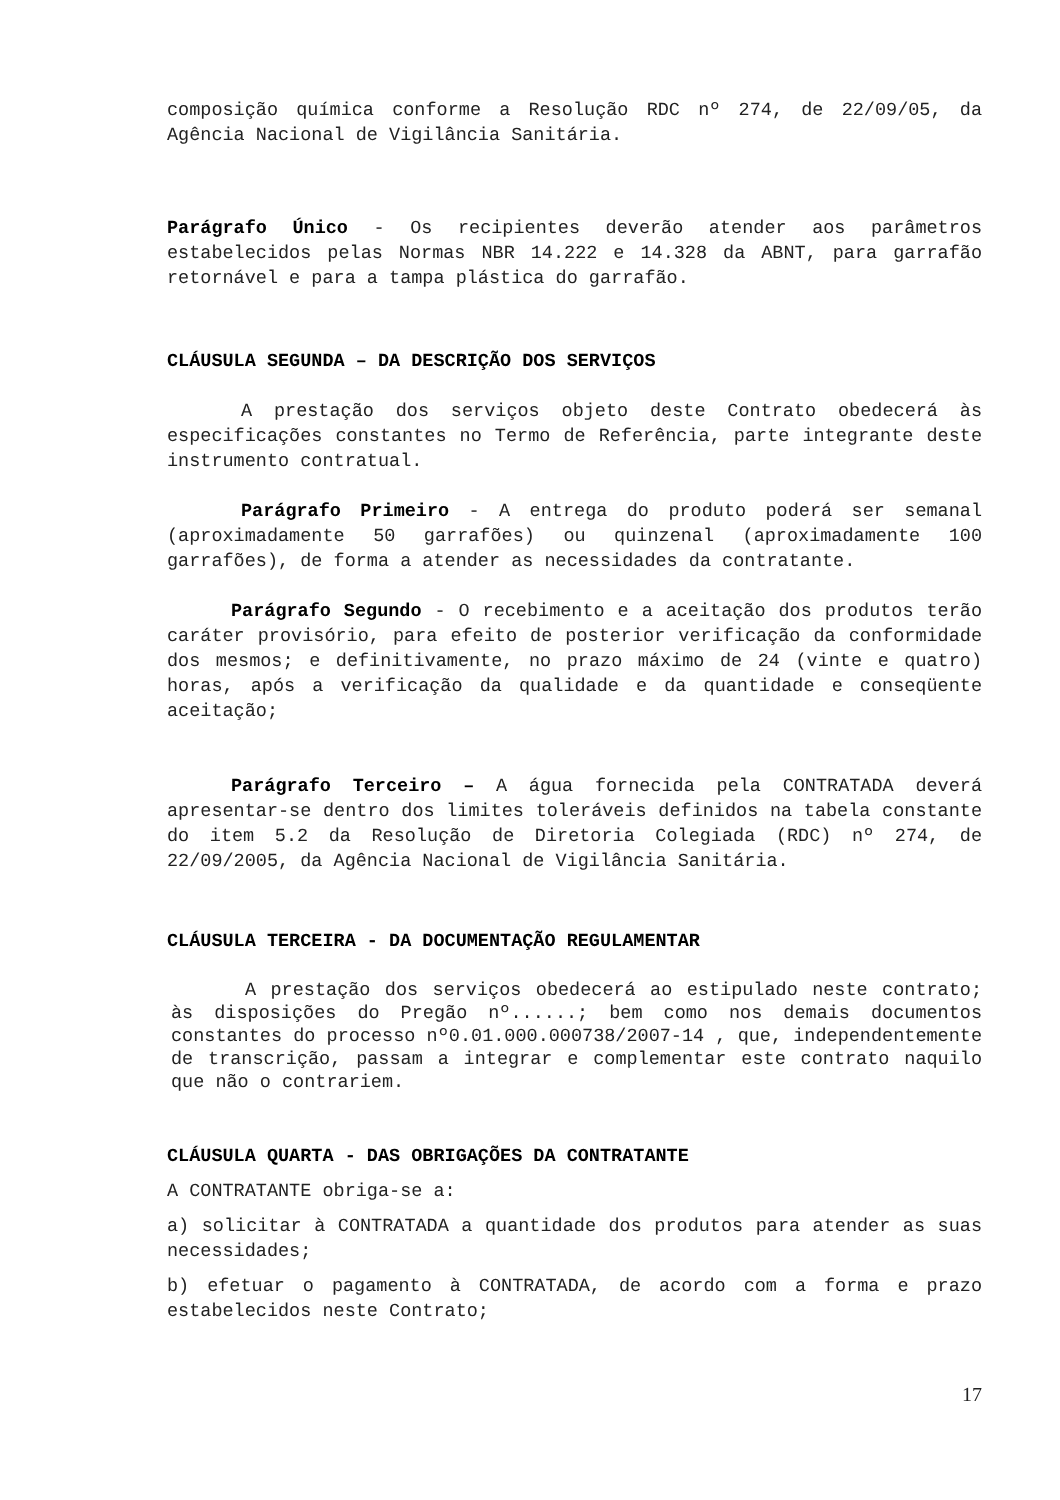composição química conforme a Resolução RDC nº 274, de 22/09/05, da Agência Nacional de Vigilância Sanitária.
Parágrafo Único - Os recipientes deverão atender aos parâmetros estabelecidos pelas Normas NBR 14.222 e 14.328 da ABNT, para garrafão retornável e para a tampa plástica do garrafão.
CLÁUSULA SEGUNDA – DA DESCRIÇÃO DOS SERVIÇOS
A prestação dos serviços objeto deste Contrato obedecerá às especificações constantes no Termo de Referência, parte integrante deste instrumento contratual.
Parágrafo Primeiro - A entrega do produto poderá ser semanal (aproximadamente 50 garrafões) ou quinzenal (aproximadamente 100 garrafões), de forma a atender as necessidades da contratante.
Parágrafo Segundo - O recebimento e a aceitação dos produtos terão caráter provisório, para efeito de posterior verificação da conformidade dos mesmos; e definitivamente, no prazo máximo de 24 (vinte e quatro) horas, após a verificação da qualidade e da quantidade e conseqüente aceitação;
Parágrafo Terceiro – A água fornecida pela CONTRATADA deverá apresentar-se dentro dos limites toleráveis definidos na tabela constante do item 5.2 da Resolução de Diretoria Colegiada (RDC) nº 274, de 22/09/2005, da Agência Nacional de Vigilância Sanitária.
CLÁUSULA TERCEIRA - DA DOCUMENTAÇÃO REGULAMENTAR
A prestação dos serviços obedecerá ao estipulado neste contrato; às disposições do Pregão nº......; bem como nos demais documentos constantes do processo nº0.01.000.000738/2007-14 , que, independentemente de transcrição, passam a integrar e complementar este contrato naquilo que não o contrariem.
CLÁUSULA QUARTA - DAS OBRIGAÇÕES DA CONTRATANTE
A CONTRATANTE obriga-se a:
a) solicitar à CONTRATADA a quantidade dos produtos para atender as suas necessidades;
b) efetuar o pagamento à CONTRATADA, de acordo com a forma e prazo estabelecidos neste Contrato;
17